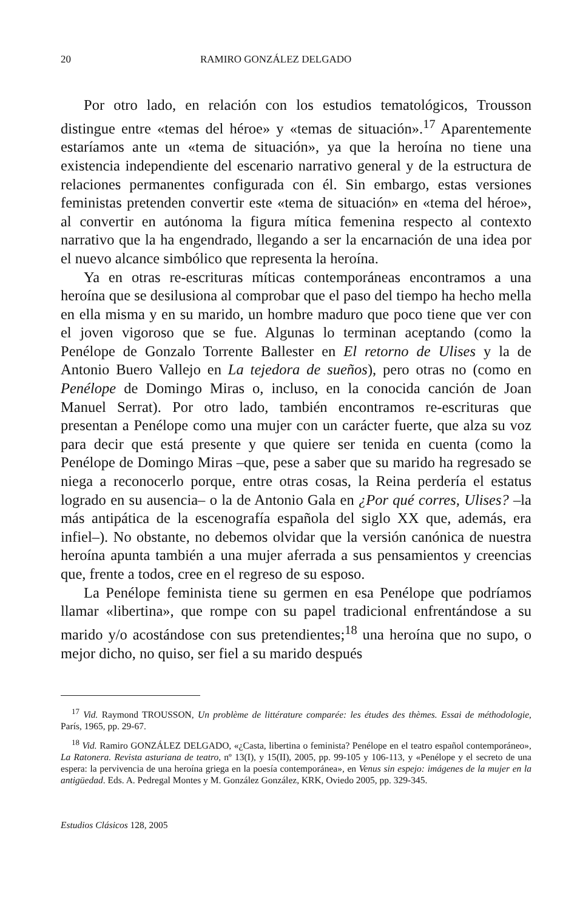20 RAMIRO GONZÁLEZ DELGADO
Por otro lado, en relación con los estudios tematológicos, Trousson distingue entre «temas del héroe» y «temas de situación».<sup>17</sup> Aparentemente estaríamos ante un «tema de situación», ya que la heroína no tiene una existencia independiente del escenario narrativo general y de la estructura de relaciones permanentes configurada con él. Sin embargo, estas versiones feministas pretenden convertir este «tema de situación» en «tema del héroe», al convertir en autónoma la figura mítica femenina respecto al contexto narrativo que la ha engendrado, llegando a ser la encarnación de una idea por el nuevo alcance simbólico que representa la heroína.
Ya en otras re-escrituras míticas contemporáneas encontramos a una heroína que se desilusiona al comprobar que el paso del tiempo ha hecho mella en ella misma y en su marido, un hombre maduro que poco tiene que ver con el joven vigoroso que se fue. Algunas lo terminan aceptando (como la Penélope de Gonzalo Torrente Ballester en El retorno de Ulises y la de Antonio Buero Vallejo en La tejedora de sueños), pero otras no (como en Penélope de Domingo Miras o, incluso, en la conocida canción de Joan Manuel Serrat). Por otro lado, también encontramos re-escrituras que presentan a Penélope como una mujer con un carácter fuerte, que alza su voz para decir que está presente y que quiere ser tenida en cuenta (como la Penélope de Domingo Miras –que, pese a saber que su marido ha regresado se niega a reconocerlo porque, entre otras cosas, la Reina perdería el estatus logrado en su ausencia– o la de Antonio Gala en ¿Por qué corres, Ulises? –la más antipática de la escenografía española del siglo XX que, además, era infiel–). No obstante, no debemos olvidar que la versión canónica de nuestra heroína apunta también a una mujer aferrada a sus pensamientos y creencias que, frente a todos, cree en el regreso de su esposo.
La Penélope feminista tiene su germen en esa Penélope que podríamos llamar «libertina», que rompe con su papel tradicional enfrentándose a su marido y/o acostándose con sus pretendientes;<sup>18</sup> una heroína que no supo, o mejor dicho, no quiso, ser fiel a su marido después
<sup>17</sup> Vid. Raymond TROUSSON, Un problème de littérature comparée: les études des thèmes. Essai de méthodologie, París, 1965, pp. 29-67.
<sup>18</sup> Vid. Ramiro GONZÁLEZ DELGADO, «¿Casta, libertina o feminista? Penélope en el teatro español contemporáneo», La Ratonera. Revista asturiana de teatro, nº 13(I), y 15(II), 2005, pp. 99-105 y 106-113, y «Penélope y el secreto de una espera: la pervivencia de una heroína griega en la poesía contemporánea», en Venus sin espejo: imágenes de la mujer en la antigüedad. Eds. A. Pedregal Montes y M. González González, KRK, Oviedo 2005, pp. 329-345.
Estudios Clásicos 128, 2005